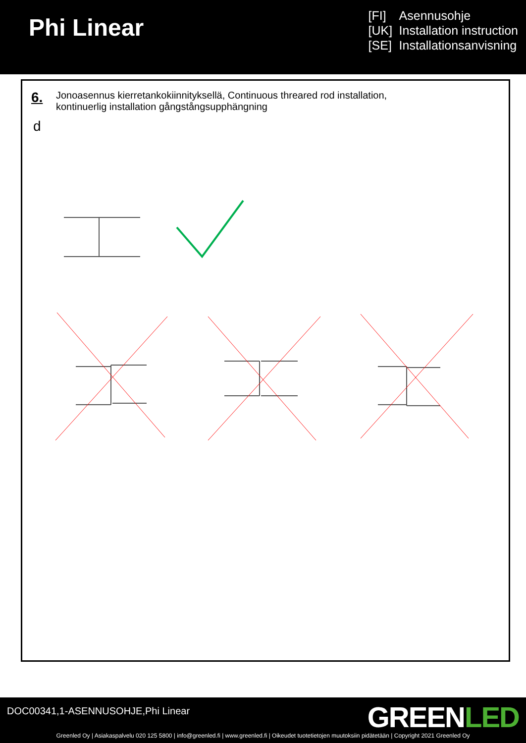Phi Linear
[FI] Asennusohje
[UK] Installation instruction
[SE] Installationsanvisning
6.
Jonoasennus kierretankokiinnityksellä, Continuous threared rod installation,
kontinuerlig installation gångstångsupphängning
d
DOC00341,1-ASENNUSOHJE,Phi Linear
GREENLED
Greenled Oy | Asiakaspalvelu 020 125 5800 | info@greenled.fi | www.greenled.fi | Oikeudet tuotetietojen muutoksiin pidätetään | Copyright 2021 Greenled Oy